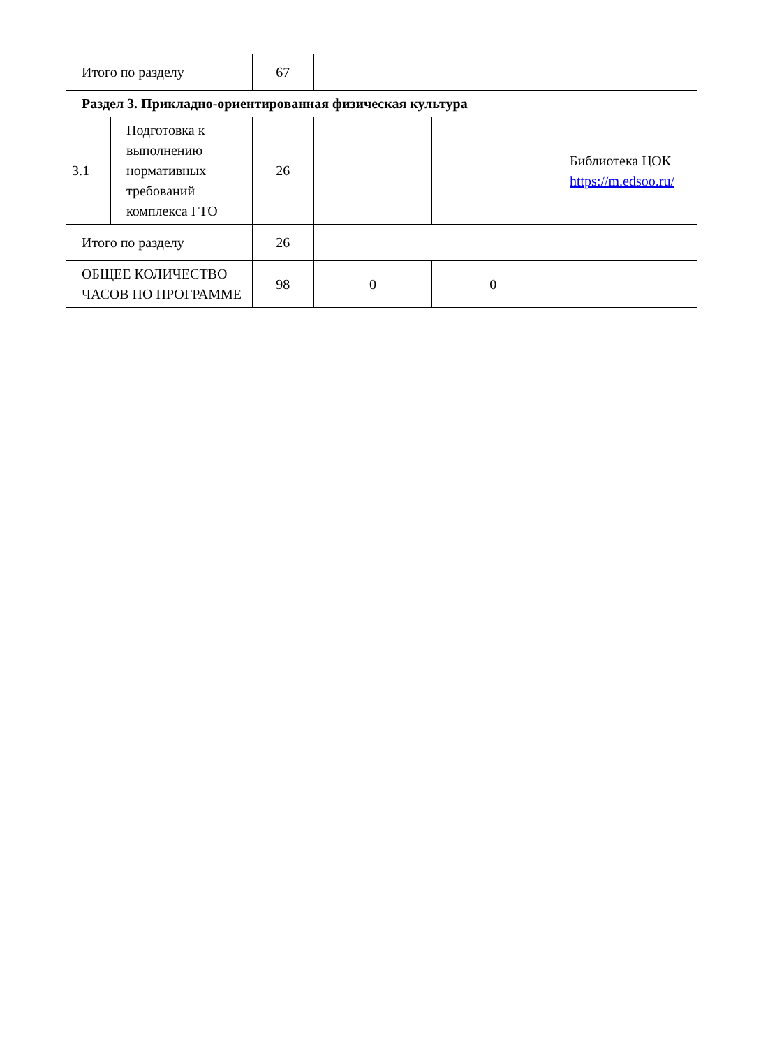| Итого по разделу | | 67 | | | |
| Раздел 3. Прикладно-ориентированная физическая культура | | | | | |
| 3.1 | Подготовка к выполнению нормативных требований комплекса ГТО | 26 | | | Библиотека ЦОК https://m.edsoo.ru/ |
| Итого по разделу | | 26 | | | |
| ОБЩЕЕ КОЛИЧЕСТВО ЧАСОВ ПО ПРОГРАММЕ | | 98 | 0 | 0 | |